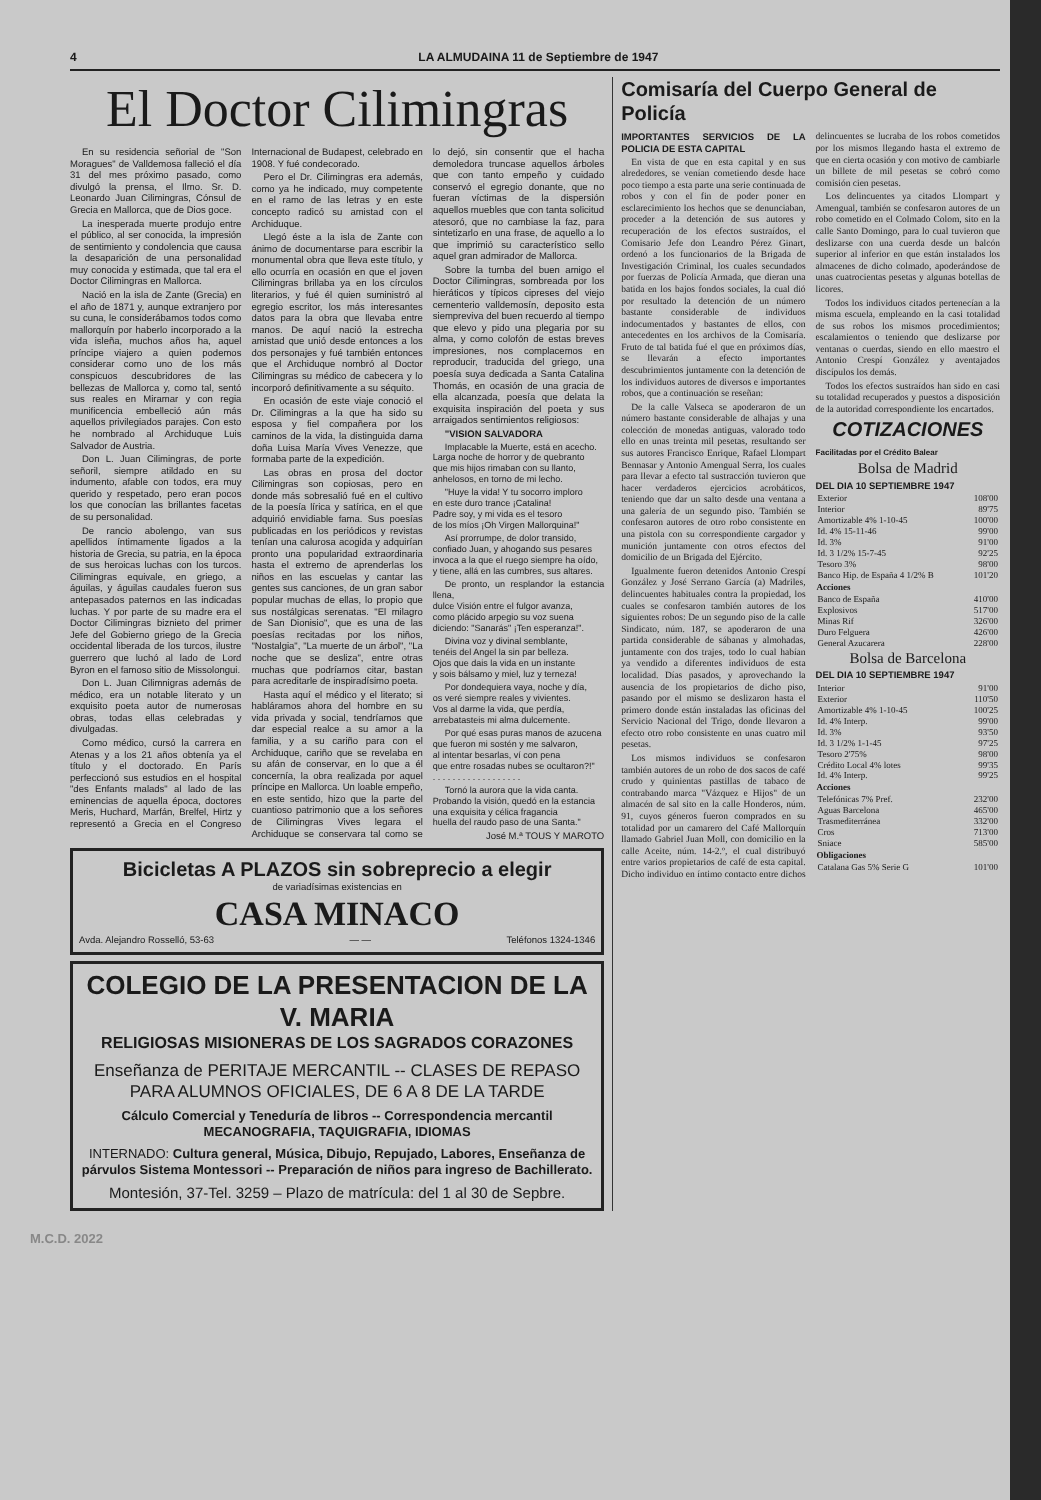4 LA ALMUDAINA 11 de Septiembre de 1947
El Doctor Cilimingras
En su residencia señorial de "Son Moragues" de Valldemosa falleció el día 31 del mes próximo pasado, como divulgó la prensa, el Ilmo. Sr. D. Leonardo Juan Cilimingras, Cónsul de Grecia en Mallorca, que de Dios goce.
La inesperada muerte produjo entre el público, al ser conocida, la impresión de sentimiento y condolencia que causa la desaparición de una personalidad muy conocida y estimada, que tal era el Doctor Cilimingras en Mallorca.
Nació en la isla de Zante (Grecia) en el año de 1871 y, aunque extranjero por su cuna, le considerábamos todos como mallorquín por haberlo incorporado a la vida isleña, muchos años ha, aquel príncipe viajero a quien podemos considerar como uno de los más conspicuos descubridores de las bellezas de Mallorca y, como tal, sentó sus reales en Miramar y con regia munificencia embelleció aún más aquellos privilegiados parajes. Con esto he nombrado al Archiduque Luis Salvador de Austria.
Don L. Juan Cilimingras, de porte señoril, siempre atildado en su indumento, afable con todos, era muy querido y respetado, pero eran pocos los que conocían las brillantes facetas de su personalidad.
De rancio abolengo, van sus apellidos íntimamente ligados a la historia de Grecia, su patria, en la época de sus heroicas luchas con los turcos. Cilimingras equivale, en griego, a águilas, y águilas caudales fueron sus antepasados paternos en las indicadas luchas. Y por parte de su madre era el Doctor Cilimingras biznieto del primer Jefe del Gobierno griego de la Grecia occidental liberada de los turcos, ilustre guerrero que luchó al lado de Lord Byron en el famoso sitio de Missolongui.
Don L. Juan Cilimnigras además de médico, era un notable literato y un exquisito poeta autor de numerosas obras, todas ellas celebradas y divulgadas.
Como médico, cursó la carrera en Atenas y a los 21 años obtenía ya el título y el doctorado. En París perfeccionó sus estudios en el hospital "des Enfants malads" al lado de las eminencias de aquella época, doctores Meris, Huchard, Marfán, Brelfel, Hirtz y representó a Grecia en el Congreso Internacional de Budapest, celebrado en 1908. Y fué condecorado.
Pero el Dr. Cilimingras era además, como ya he indicado, muy competente en el ramo de las letras y en este concepto radicó su amistad con el Archiduque.
Llegó éste a la isla de Zante con ánimo de documentarse para escribir la monumental obra que lleva este título, y ello ocurría en ocasión en que el joven Cilimingras brillaba ya en los círculos literarios, y fué él quien suministró al egregio escritor, los más interesantes datos para la obra que llevaba entre manos. De aquí nació la estrecha amistad que unió desde entonces a los dos personajes y fué también entonces que el Archiduque nombró al Doctor Cilimingras su médico de cabecera y lo incorporó definitivamente a su séquito.
En ocasión de este viaje conoció el Dr. Cilimingras a la que ha sido su esposa y fiel compañera por los caminos de la vida, la distinguida dama doña Luisa María Vives Venezze, que formaba parte de la expedición.
Las obras en prosa del doctor Cilimingras son copiosas, pero en donde más sobresalió fué en el cultivo de la poesía lírica y satírica, en el que adquirió envidiable fama. Sus poesías publicadas en los periódicos y revistas tenían una calurosa acogida y adquirían pronto una popularidad extraordinaria hasta el extremo de aprenderlas los niños en las escuelas y cantar las gentes sus canciones, de un gran sabor popular muchas de ellas, lo propio que sus nostálgicas serenatas. "El milagro de San Dionisio", que es una de las poesías recitadas por los niños, "Nostalgia", "La muerte de un árbol", "La noche que se desliza", entre otras muchas que podríamos citar, bastan para acreditarle de inspiradísimo poeta.
Hasta aquí el médico y el literato; si habláramos ahora del hombre en su vida privada y social, tendríamos que dar especial realce a su amor a la familia, y a su cariño para con el Archiduque, cariño que se revelaba en su afán de conservar, en lo que a él concernía, la obra realizada por aquel príncipe en Mallorca. Un loable empeño, en este sentido, hizo que la parte del cuantioso patrimonio que a los señores de Cilimingras Vives legara el Archiduque se conservara tal como se lo dejó, sin consentir que el hacha demoledora truncase aquellos árboles que con tanto empeño y cuidado conservó el egregio donante, que no fueran víctimas de la dispersión aquellos muebles que con tanta solicitud atesoró, que no cambiase la faz, para sintetizarlo en una frase, de aquello a lo que imprimió su característico sello aquel gran admirador de Mallorca.
Sobre la tumba del buen amigo el Doctor Cilimingras, sombreada por los hieráticos y típicos cipreses del viejo cementerio valldemosín, deposito esta siempreviva del buen recuerdo al tiempo que elevo y pido una plegaria por su alma, y como colofón de estas breves impresiones, nos complacemos en reproducir, traducida del griego, una poesía suya dedicada a Santa Catalina Thomás, en ocasión de una gracia de ella alcanzada, poesía que delata la exquisita inspiración del poeta y sus arraigados sentimientos religiosos:
"VISION SALVADORA
Implacable la Muerte, está en acecho.
Larga noche de horror y de quebranto
que mis hijos rimaban con su llanto,
anhelosos, en torno de mi lecho.
"Huye la vida! Y tu socorro imploro
en este duro trance ¡Catalina!
Padre soy, y mi vida es el tesoro
de los míos ¡Oh Virgen Mallorquina!"
Así prorrumpe, de dolor transido,
confiado Juan, y ahogando sus pesares
invoca a la que el ruego siempre ha oído,
y tiene, allá en las cumbres, sus altares.
De pronto, un resplandor la estancia llena,
dulce Visión entre el fulgor avanza,
como plácido arpegio su voz suena
diciendo: "Sanarás" ¡Ten esperanza!".
Divina voz y divinal semblante,
tenéis del Angel la sin par belleza.
Ojos que dais la vida en un instante
y sois bálsamo y miel, luz y terneza!
Por dondequiera vaya, noche y día,
os veré siempre reales y vivientes.
Vos al darme la vida, que perdía,
arrebatasteis mi alma dulcemente.
Por qué esas puras manos de azucena
que fueron mi sostén y me salvaron,
al intentar besarlas, ví con pena
que entre rosadas nubes se ocultaron?!"
. . . . . . . . . . . . . . . . . .
Tornó la aurora que la vida canta.
Probando la visión, quedó en la estancia
una exquisita y célica fragancia
huella del raudo paso de una Santa."
José M.ª TOUS Y MAROTO
Bicicletas A PLAZOS sin sobreprecio a elegir
de variadísimas existencias en
CASA MINACO
Avda. Alejandro Rosselló, 53-63 — — Teléfonos 1324-1346
COLEGIO DE LA PRESENTACION DE LA V. MARIA
RELIGIOSAS MISIONERAS DE LOS SAGRADOS CORAZONES
Enseñanza de PERITAJE MERCANTIL -- CLASES DE REPASO PARA ALUMNOS OFICIALES, DE 6 A 8 DE LA TARDE
Cálculo Comercial y Teneduría de libros -- Correspondencia mercantil
MECANOGRAFIA, TAQUIGRAFIA, IDIOMAS
INTERNADO: Cultura general, Música, Dibujo, Repujado, Labores, Enseñanza de párvulos Sistema Montessori -- Preparación de niños para ingreso de Bachillerato.
Montesión, 37-Tel. 3259 – Plazo de matrícula: del 1 al 30 de Sepbre.
Comisaría del Cuerpo General de Policía
IMPORTANTES SERVICIOS DE LA POLICIA DE ESTA CAPITAL
En vista de que en esta capital y en sus alrededores, se venían cometiendo desde hace poco tiempo a esta parte una serie continuada de robos y con el fin de poder poner en esclarecimiento los hechos que se denunciaban, proceder a la detención de sus autores y recuperación de los efectos sustraídos, el Comisario Jefe don Leandro Pérez Ginart, ordenó a los funcionarios de la Brigada de Investigación Criminal, los cuales secundados por fuerzas de Policía Armada, que dieran una batida en los bajos fondos sociales, la cual dió por resultado la detención de un número bastante considerable de individuos indocumentados y bastantes de ellos, con antecedentes en los archivos de la Comisaría. Fruto de tal batida fué el que en próximos días, se llevarán a efecto importantes descubrimientos juntamente con la detención de los individuos autores de diversos e importantes robos, que a continuación se reseñan:
De la calle Valseca se apoderaron de un número bastante considerable de alhajas y una colección de monedas antiguas, valorado todo ello en unas treinta mil pesetas, resultando ser sus autores Francisco Enrique, Rafael Llompart Bennasar y Antonio Amengual Serra, los cuales para llevar a efecto tal sustracción tuvieron que hacer verdaderos ejercicios acrobáticos, teniendo que dar un salto desde una ventana a una galería de un segundo piso. También se confesaron autores de otro robo consistente en una pistola con su correspondiente cargador y munición juntamente con otros efectos del domicilio de un Brigada del Ejército.
Igualmente fueron detenidos Antonio Crespí González y José Serrano García (a) Madriles, delincuentes habituales contra la propiedad, los cuales se confesaron también autores de los siguientes robos: De un segundo piso de la calle Sindicato, núm. 187, se apoderaron de una partida considerable de sábanas y almohadas, juntamente con dos trajes, todo lo cual habían ya vendido a diferentes individuos de esta localidad. Días pasados, y aprovechando la ausencia de los propietarios de dicho piso, pasando por el mismo se deslizaron hasta el primero donde están instaladas las oficinas del Servicio Nacional del Trigo, donde llevaron a efecto otro robo consistente en unas cuatro mil pesetas.
Los mismos individuos se confesaron también autores de un robo de dos sacos de café crudo y quinientas pastillas de tabaco de contrabando marca "Vázquez e Hijos" de un almacén de sal sito en la calle Honderos, núm. 91, cuyos géneros fueron comprados en su totalidad por un camarero del Café Mallorquín llamado Gabriel Juan Moll, con domicilio en la calle Aceite, núm. 14-2.º, el cual distribuyó entre varios propietarios de café de esta capital. Dicho individuo en íntimo contacto entre dichos delincuentes se lucraba de los robos cometidos por los mismos llegando hasta el extremo de que en cierta ocasión y con motivo de cambiarle un billete de mil pesetas se cobró como comisión cien pesetas.
Los delincuentes ya citados Llompart y Amengual, también se confesaron autores de un robo cometido en el Colmado Colom, sito en la calle Santo Domingo, para lo cual tuvieron que deslizarse con una cuerda desde un balcón superior al inferior en que están instalados los almacenes de dicho colmado, apoderándose de unas cuatrocientas pesetas y algunas botellas de licores.
Todos los individuos citados pertenecían a la misma escuela, empleando en la casi totalidad de sus robos los mismos procedimientos; escalamientos o teniendo que deslizarse por ventanas o cuerdas, siendo en ello maestro el Antonio Crespí González y aventajados discípulos los demás.
Todos los efectos sustraídos han sido en casi su totalidad recuperados y puestos a disposición de la autoridad correspondiente los encartados.
COTIZACIONES
Facilitadas por el Crédito Balear
Bolsa de Madrid
DEL DIA 10 SEPTIEMBRE 1947
| Exterior | 108'00 |
| Interior | 89'75 |
| Amortizable 4% 1-10-45 | 100'00 |
| Id. 4% 15-11-46 | 99'00 |
| Id. 3% | 91'00 |
| Id. 3 1/2% 15-7-45 | 92'25 |
| Tesoro 3% | 98'00 |
| Banco Hip. de España 4 1/2% B | 101'20 |
| Acciones | |
| Banco de España | 410'00 |
| Explosivos | 517'00 |
| Minas Rif | 326'00 |
| Duro Felguera | 426'00 |
| General Azucarera | 228'00 |
Bolsa de Barcelona
DEL DIA 10 SEPTIEMBRE 1947
| Interior | 91'00 |
| Exterior | 110'50 |
| Amortizable 4% 1-10-45 | 100'25 |
| Id. 4% Interp. | 99'00 |
| Id. 3% | 93'50 |
| Id. 3 1/2% 1-1-45 | 97'25 |
| Tesoro 2'75% | 98'00 |
| Crédito Local 4% lotes | 99'35 |
| Id. 4% Interp. | 99'25 |
| Acciones | |
| Telefónicas 7% Pref. | 232'00 |
| Aguas Barcelona | 465'00 |
| Trasmediterránea | 332'00 |
| Cros | 713'00 |
| Sniace | 585'00 |
| Obligaciones | |
| Catalana Gas 5% Serie G | 101'00 |
M.C.D. 2022